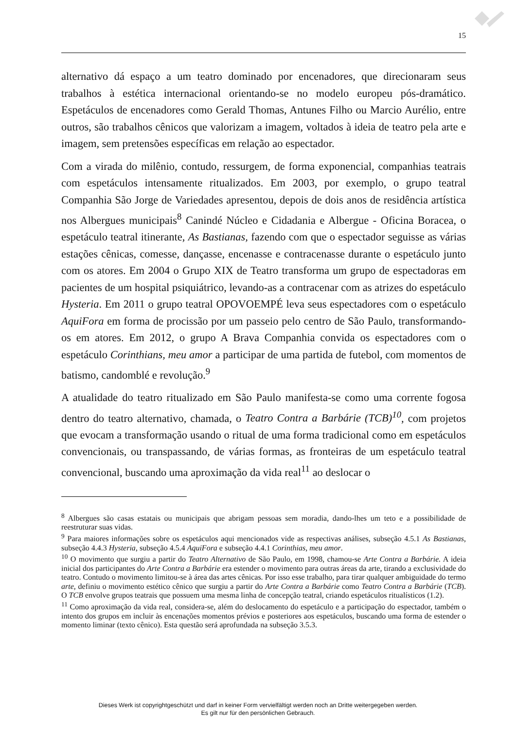15
alternativo dá espaço a um teatro dominado por encenadores, que direcionaram seus trabalhos à estética internacional orientando-se no modelo europeu pós-dramático. Espetáculos de encenadores como Gerald Thomas, Antunes Filho ou Marcio Aurélio, entre outros, são trabalhos cênicos que valorizam a imagem, voltados à ideia de teatro pela arte e imagem, sem pretensões específicas em relação ao espectador.
Com a virada do milênio, contudo, ressurgem, de forma exponencial, companhias teatrais com espetáculos intensamente ritualizados. Em 2003, por exemplo, o grupo teatral Companhia São Jorge de Variedades apresentou, depois de dois anos de residência artística nos Albergues municipais<sup>8</sup> Canindé Núcleo e Cidadania e Albergue - Oficina Boracea, o espetáculo teatral itinerante, As Bastianas, fazendo com que o espectador seguisse as várias estações cênicas, comesse, dançasse, encenasse e contracenasse durante o espetáculo junto com os atores. Em 2004 o Grupo XIX de Teatro transforma um grupo de espectadoras em pacientes de um hospital psiquiátrico, levando-as a contracenar com as atrizes do espetáculo Hysteria. Em 2011 o grupo teatral OPOVOEMPÉ leva seus espectadores com o espetáculo AquiFora em forma de procissão por um passeio pelo centro de São Paulo, transformando-os em atores. Em 2012, o grupo A Brava Companhia convida os espectadores com o espetáculo Corinthians, meu amor a participar de uma partida de futebol, com momentos de batismo, candomblé e revolução.<sup>9</sup>
A atualidade do teatro ritualizado em São Paulo manifesta-se como uma corrente fogosa dentro do teatro alternativo, chamada, o Teatro Contra a Barbárie (TCB)<sup>10</sup>, com projetos que evocam a transformação usando o ritual de uma forma tradicional como em espetáculos convencionais, ou transpassando, de várias formas, as fronteiras de um espetáculo teatral convencional, buscando uma aproximação da vida real<sup>11</sup> ao deslocar o
<sup>8</sup> Albergues são casas estatais ou municipais que abrigam pessoas sem moradia, dando-lhes um teto e a possibilidade de reestruturar suas vidas.
<sup>9</sup> Para maiores informações sobre os espetáculos aqui mencionados vide as respectivas análises, subseção 4.5.1 As Bastianas, subseção 4.4.3 Hysteria, subseção 4.5.4 AquiFora e subseção 4.4.1 Corinthias, meu amor.
<sup>10</sup> O movimento que surgiu a partir do Teatro Alternativo de São Paulo, em 1998, chamou-se Arte Contra a Barbárie. A ideia inicial dos participantes do Arte Contra a Barbárie era estender o movimento para outras áreas da arte, tirando a exclusividade do teatro. Contudo o movimento limitou-se à área das artes cênicas. Por isso esse trabalho, para tirar qualquer ambiguidade do termo arte, definiu o movimento estético cênico que surgiu a partir do Arte Contra a Barbárie como Teatro Contra a Barbárie (TCB). O TCB envolve grupos teatrais que possuem uma mesma linha de concepção teatral, criando espetáculos ritualísticos (1.2).
<sup>11</sup> Como aproximação da vida real, considera-se, além do deslocamento do espetáculo e a participação do espectador, também o intento dos grupos em incluir às encenações momentos prévios e posteriores aos espetáculos, buscando uma forma de estender o momento liminar (texto cênico). Esta questão será aprofundada na subseção 3.5.3.
Dieses Werk ist copyrightgeschützt und darf in keiner Form vervielfältigt werden noch an Dritte weitergegeben werden.
Es gilt nur für den persönlichen Gebrauch.